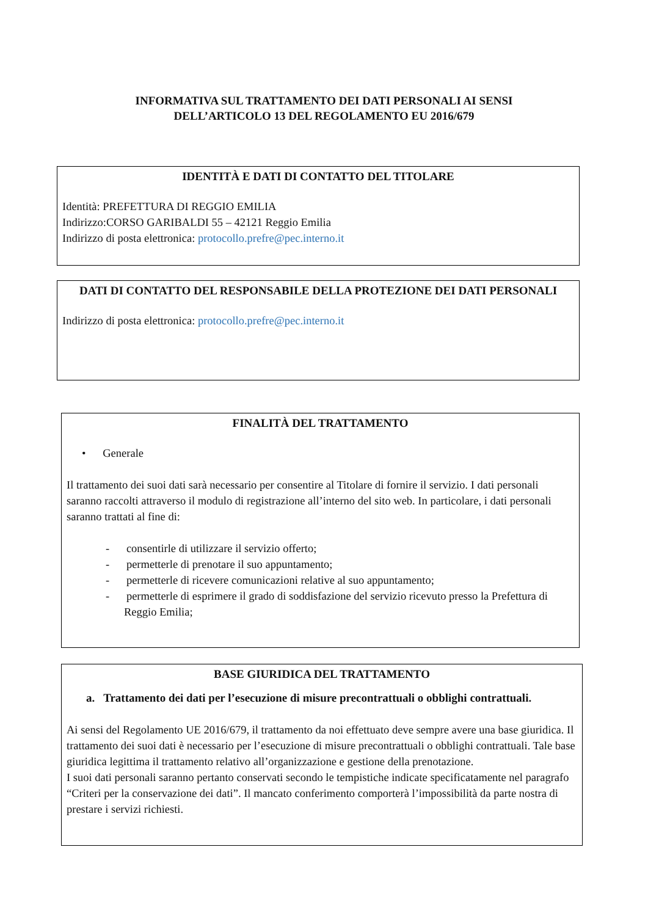INFORMATIVA SUL TRATTAMENTO DEI DATI PERSONALI AI SENSI
DELL’ARTICOLO 13 DEL REGOLAMENTO EU 2016/679
IDENTITÀ E DATI DI CONTATTO DEL TITOLARE
Identità: PREFETTURA DI REGGIO EMILIA
Indirizzo:CORSO GARIBALDI 55 – 42121 Reggio Emilia
Indirizzo di posta elettronica: protocollo.prefre@pec.interno.it
DATI DI CONTATTO DEL RESPONSABILE DELLA PROTEZIONE DEI DATI PERSONALI
Indirizzo di posta elettronica: protocollo.prefre@pec.interno.it
FINALITÀ DEL TRATTAMENTO
• Generale
Il trattamento dei suoi dati sarà necessario per consentire al Titolare di fornire il servizio. I dati personali saranno raccolti attraverso il modulo di registrazione all’interno del sito web. In particolare, i dati personali saranno trattati al fine di:
- consentirle di utilizzare il servizio offerto;
- permetterle di prenotare il suo appuntamento;
- permetterle di ricevere comunicazioni relative al suo appuntamento;
- permetterle di esprimere il grado di soddisfazione del servizio ricevuto presso la Prefettura di Reggio Emilia;
BASE GIURIDICA DEL TRATTAMENTO
a. Trattamento dei dati per l’esecuzione di misure precontrattuali o obblighi contrattuali.
Ai sensi del Regolamento UE 2016/679, il trattamento da noi effettuato deve sempre avere una base giuridica. Il trattamento dei suoi dati è necessario per l’esecuzione di misure precontrattuali o obblighi contrattuali. Tale base giuridica legittima il trattamento relativo all’organizzazione e gestione della prenotazione.
I suoi dati personali saranno pertanto conservati secondo le tempistiche indicate specificatamente nel paragrafo “Criteri per la conservazione dei dati”. Il mancato conferimento comporterà l’impossibilità da parte nostra di prestare i servizi richiesti.